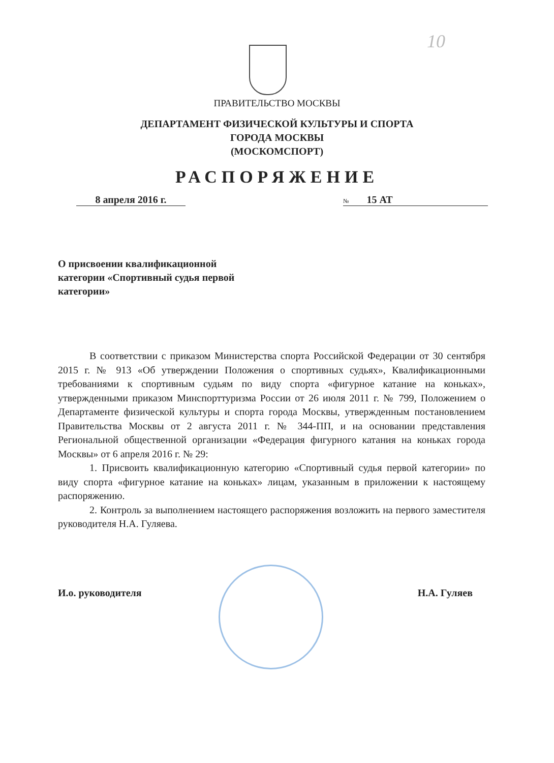10
ПРАВИТЕЛЬСТВО МОСКВЫ
ДЕПАРТАМЕНТ ФИЗИЧЕСКОЙ КУЛЬТУРЫ И СПОРТА
ГОРОДА МОСКВЫ
(МОСКОМСПОРТ)
РАСПОРЯЖЕНИЕ
8 апреля 2016 г.
№ 15 АТ
О присвоении квалификационной категории «Спортивный судья первой категории»
В соответствии с приказом Министерства спорта Российской Федерации от 30 сентября 2015 г. № 913 «Об утверждении Положения о спортивных судьях», Квалификационными требованиями к спортивным судьям по виду спорта «фигурное катание на коньках», утвержденными приказом Минспорттуризма России от 26 июля 2011 г. № 799, Положением о Департаменте физической культуры и спорта города Москвы, утвержденным постановлением Правительства Москвы от 2 августа 2011 г. № 344-ПП, и на основании представления Региональной общественной организации «Федерация фигурного катания на коньках города Москвы» от 6 апреля 2016 г. № 29:
1. Присвоить квалификационную категорию «Спортивный судья первой категории» по виду спорта «фигурное катание на коньках» лицам, указанным в приложении к настоящему распоряжению.
2. Контроль за выполнением настоящего распоряжения возложить на первого заместителя руководителя Н.А. Гуляева.
И.о. руководителя Н.А. Гуляев